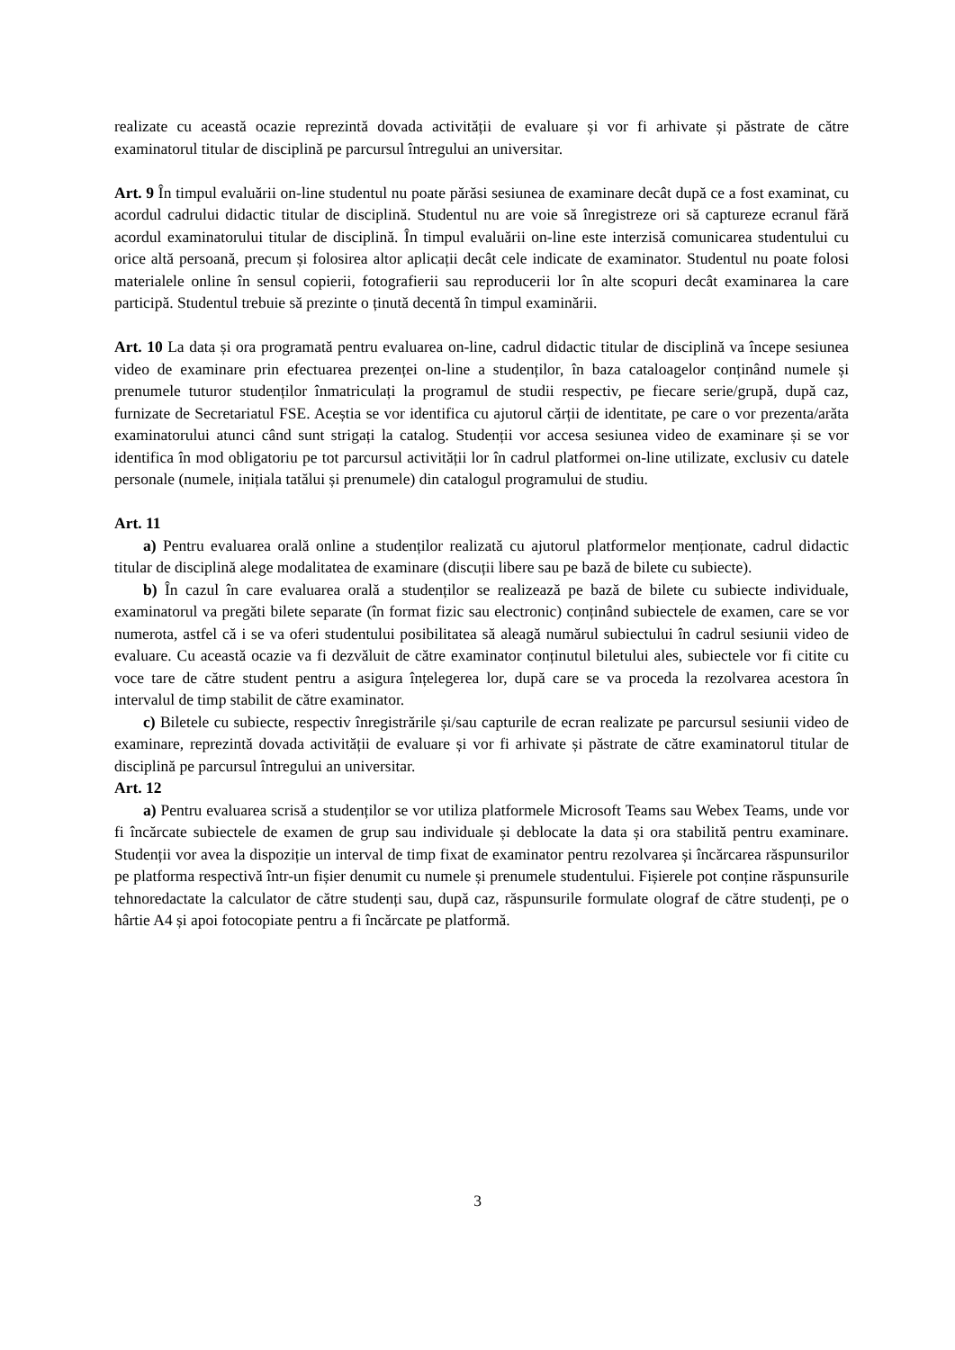realizate cu această ocazie reprezintă dovada activității de evaluare și vor fi arhivate și păstrate de către examinatorul titular de disciplină pe parcursul întregului an universitar.
Art. 9 În timpul evaluării on-line studentul nu poate părăsi sesiunea de examinare decât după ce a fost examinat, cu acordul cadrului didactic titular de disciplină. Studentul nu are voie să înregistreze ori să captureze ecranul fără acordul examinatorului titular de disciplină. În timpul evaluării on-line este interzisă comunicarea studentului cu orice altă persoană, precum și folosirea altor aplicații decât cele indicate de examinator. Studentul nu poate folosi materialele online în sensul copierii, fotografierii sau reproducerii lor în alte scopuri decât examinarea la care participă. Studentul trebuie să prezinte o ținută decentă în timpul examinării.
Art. 10 La data și ora programată pentru evaluarea on-line, cadrul didactic titular de disciplină va începe sesiunea video de examinare prin efectuarea prezenței on-line a studenților, în baza cataloagelor conținând numele și prenumele tuturor studenților înmatriculați la programul de studii respectiv, pe fiecare serie/grupă, după caz, furnizate de Secretariatul FSE. Aceștia se vor identifica cu ajutorul cărții de identitate, pe care o vor prezenta/arăta examinatorului atunci când sunt strigați la catalog. Studenții vor accesa sesiunea video de examinare și se vor identifica în mod obligatoriu pe tot parcursul activității lor în cadrul platformei on-line utilizate, exclusiv cu datele personale (numele, inițiala tatălui și prenumele) din catalogul programului de studiu.
Art. 11
a) Pentru evaluarea orală online a studenților realizată cu ajutorul platformelor menționate, cadrul didactic titular de disciplină alege modalitatea de examinare (discuții libere sau pe bază de bilete cu subiecte).
b) În cazul în care evaluarea orală a studenților se realizează pe bază de bilete cu subiecte individuale, examinatorul va pregăti bilete separate (în format fizic sau electronic) conținând subiectele de examen, care se vor numerota, astfel că i se va oferi studentului posibilitatea să aleagă numărul subiectului în cadrul sesiunii video de evaluare. Cu această ocazie va fi dezvăluit de către examinator conținutul biletului ales, subiectele vor fi citite cu voce tare de către student pentru a asigura înțelegerea lor, după care se va proceda la rezolvarea acestora în intervalul de timp stabilit de către examinator.
c) Biletele cu subiecte, respectiv înregistrările și/sau capturile de ecran realizate pe parcursul sesiunii video de examinare, reprezintă dovada activității de evaluare și vor fi arhivate și păstrate de către examinatorul titular de disciplină pe parcursul întregului an universitar.
Art. 12
a) Pentru evaluarea scrisă a studenților se vor utiliza platformele Microsoft Teams sau Webex Teams, unde vor fi încărcate subiectele de examen de grup sau individuale și deblocate la data și ora stabilită pentru examinare. Studenții vor avea la dispoziție un interval de timp fixat de examinator pentru rezolvarea și încărcarea răspunsurilor pe platforma respectivă într-un fișier denumit cu numele și prenumele studentului. Fișierele pot conține răspunsurile tehnoredactate la calculator de către studenți sau, după caz, răspunsurile formulate olograf de către studenți, pe o hârtie A4 și apoi fotocopiate pentru a fi încărcate pe platformă.
3